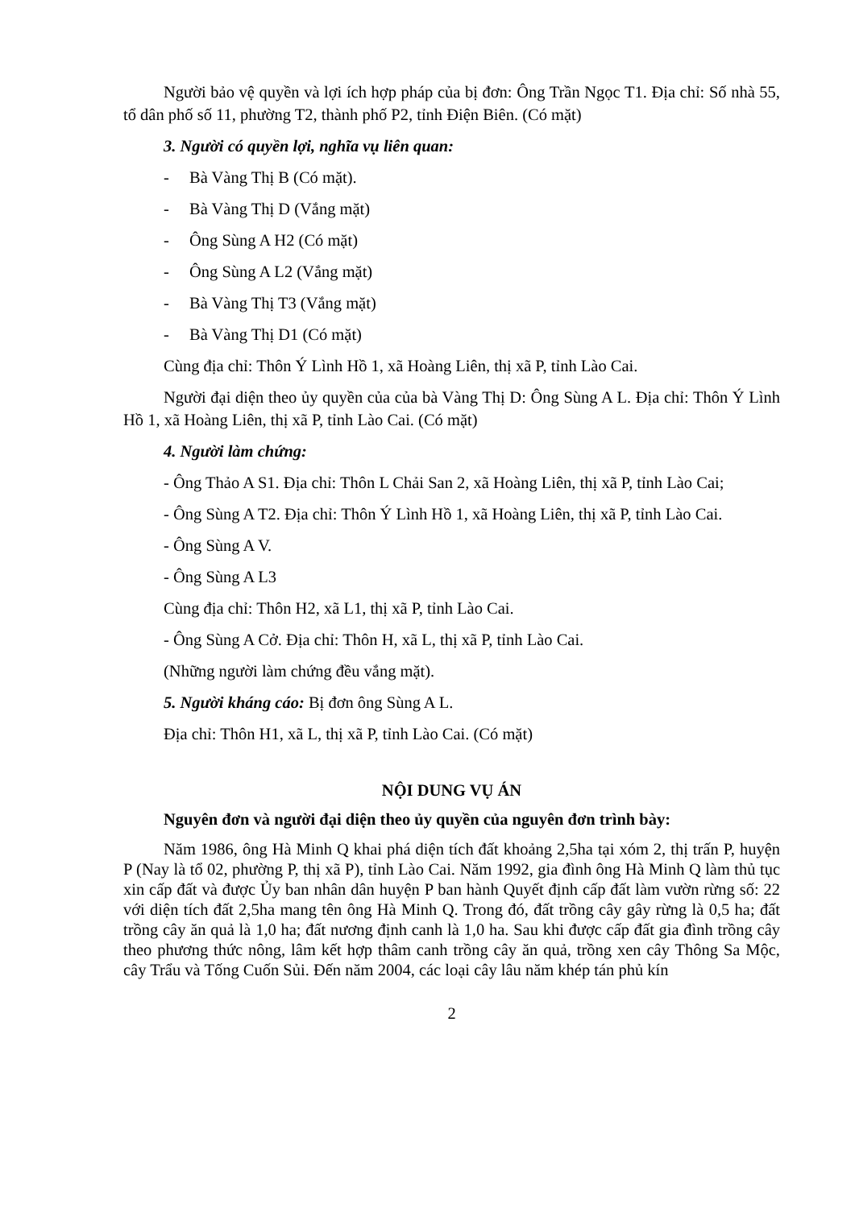Người bảo vệ quyền và lợi ích hợp pháp của bị đơn: Ông Trần Ngọc T1. Địa chỉ: Số nhà 55, tổ dân phố số 11, phường T2, thành phố P2, tỉnh Điện Biên. (Có mặt)
3. Người có quyền lợi, nghĩa vụ liên quan:
- Bà Vàng Thị B (Có mặt).
- Bà Vàng Thị D (Vắng mặt)
- Ông Sùng A H2 (Có mặt)
- Ông Sùng A L2 (Vắng mặt)
- Bà Vàng Thị T3 (Vắng mặt)
- Bà Vàng Thị D1 (Có mặt)
Cùng địa chỉ: Thôn Ý Lình Hồ 1, xã Hoàng Liên, thị xã P, tỉnh Lào Cai.
Người đại diện theo ủy quyền của của bà Vàng Thị D: Ông Sùng A L. Địa chỉ: Thôn Ý Lình Hồ 1, xã Hoàng Liên, thị xã P, tỉnh Lào Cai. (Có mặt)
4. Người làm chứng:
- Ông Thảo A S1. Địa chỉ: Thôn L Chải San 2, xã Hoàng Liên, thị xã P, tỉnh Lào Cai;
- Ông Sùng A T2. Địa chỉ: Thôn Ý Lình Hồ 1, xã Hoàng Liên, thị xã P, tỉnh Lào Cai.
- Ông Sùng A V.
- Ông Sùng A L3
Cùng địa chỉ: Thôn H2, xã L1, thị xã P, tỉnh Lào Cai.
- Ông Sùng A Cở. Địa chỉ: Thôn H, xã L, thị xã P, tỉnh Lào Cai.
(Những người làm chứng đều vắng mặt).
5. Người kháng cáo: Bị đơn ông Sùng A L.
Địa chỉ: Thôn H1, xã L, thị xã P, tỉnh Lào Cai. (Có mặt)
NỘI DUNG VỤ ÁN
Nguyên đơn và người đại diện theo ủy quyền của nguyên đơn trình bày:
Năm 1986, ông Hà Minh Q khai phá diện tích đất khoảng 2,5ha tại xóm 2, thị trấn P, huyện P (Nay là tổ 02, phường P, thị xã P), tỉnh Lào Cai. Năm 1992, gia đình ông Hà Minh Q làm thủ tục xin cấp đất và được Ủy ban nhân dân huyện P ban hành Quyết định cấp đất làm vườn rừng số: 22 với diện tích đất 2,5ha mang tên ông Hà Minh Q. Trong đó, đất trồng cây gây rừng là 0,5 ha; đất trồng cây ăn quả là 1,0 ha; đất nương định canh là 1,0 ha. Sau khi được cấp đất gia đình trồng cây theo phương thức nông, lâm kết hợp thâm canh trồng cây ăn quả, trồng xen cây Thông Sa Mộc, cây Trẩu và Tống Cuốn Sủi. Đến năm 2004, các loại cây lâu năm khép tán phủ kín
2